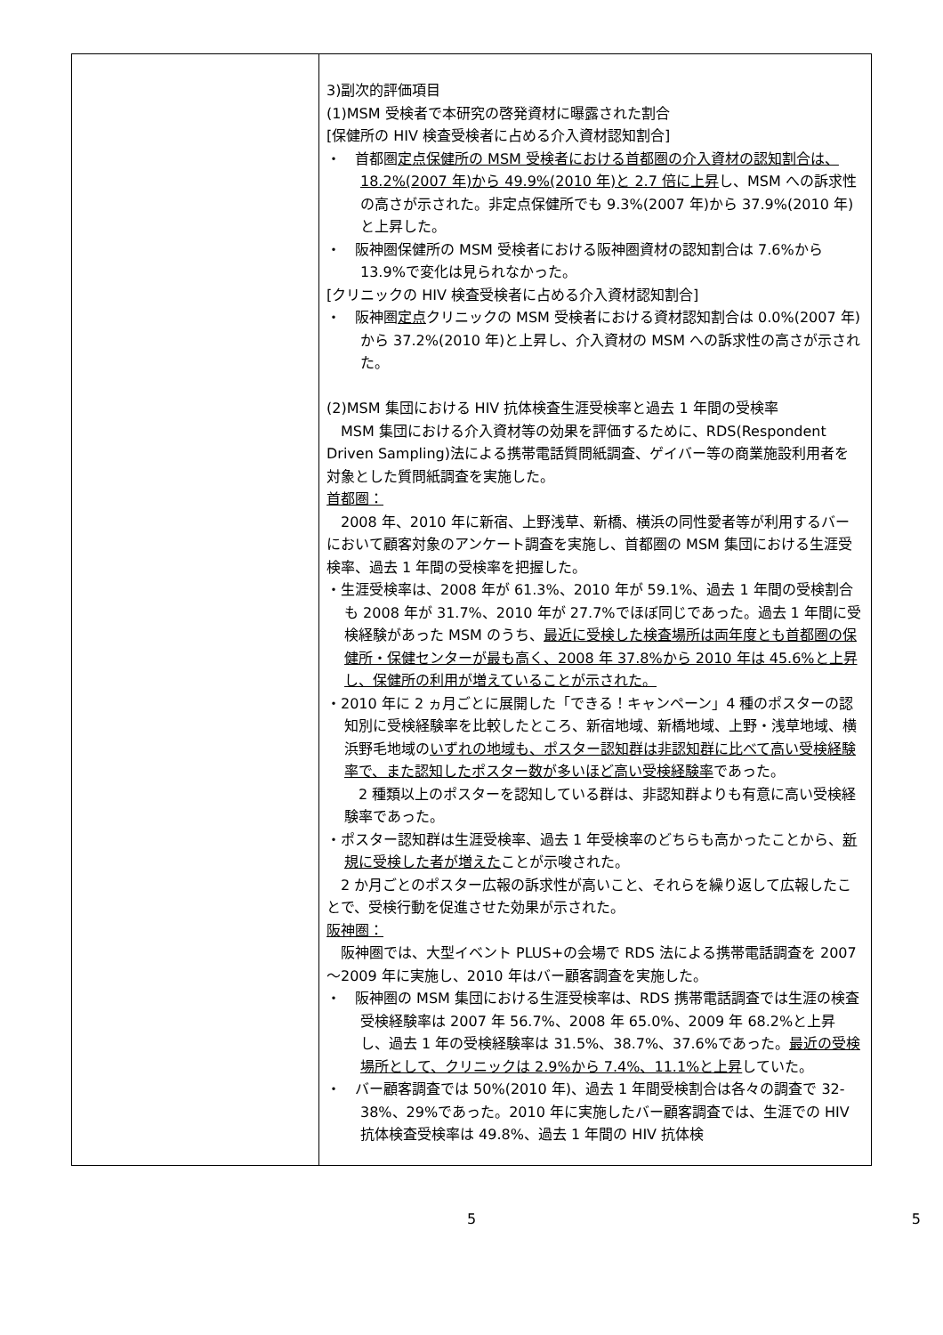| | 3)副次的評価項目 (1)MSM 受検者で本研究の啓発資材に曝露された割合 [保健所の HIV 検査受検者に占める介入資材認知割合] ・ 首都圏 定点保健所の MSM 受検者における首都圏の介入資材の認知割合は、18.2%(2007 年)から 49.9%(2010 年)と 2.7 倍に上昇 し、MSM への訴求性の高さが示された。非定点保健所でも 9.3%(2007 年)から 37.9%(2010 年)と上昇した。 ・ 阪神圏保健所の MSM 受検者における阪神圏資材の認知割合は 7.6%から 13.9%で変化は見られなかった。 [クリニックの HIV 検査受検者に占める介入資材認知割合] ・ 阪神圏 定点 クリニックの MSM 受検者における資材認知割合は 0.0%(2007 年)から 37.2%(2010 年)と上昇し、介入資材の MSM への訴求性の高さが示された。 (2)MSM 集団における HIV 抗体検査生涯受検率と過去 1 年間の受検率 MSM 集団における介入資材等の効果を評価するために、RDS(Respondent Driven Sampling)法による携帯電話質問紙調査、ゲイバー等の商業施設利用者を対象とした質問紙調査を実施した。 首都圏： 2008 年、2010 年に新宿、上野浅草、新橋、横浜の同性愛者等が利用するバーにおいて顧客対象のアンケート調査を実施し、首都圏の MSM 集団における生涯受検率、過去 1 年間の受検率を把握した。 ・生涯受検率は、2008 年が 61.3%、2010 年が 59.1%、過去 1 年間の受検割合も 2008 年が 31.7%、2010 年が 27.7%でほぼ同じであった。過去 1 年間に受検経験があった MSM のうち、 最近に受検した検査場所は両年度とも首都圏の保健所・保健センターが最も高く、2008 年 37.8%から 2010 年は 45.6%と上昇し、保健所の利用が増えていることが示された。 ・2010 年に 2 ヵ月ごとに展開した「できる！キャンペーン」4 種のポスターの認知別に受検経験率を比較したところ、新宿地域、新橋地域、上野・浅草地域、横浜野毛地域の いずれの地域も、ポスター認知群は非認知群に比べて高い受検経験率で、また認知したポスター数が多いほど高い受検経験率 であった。 2 種類以上のポスターを認知している群は、非認知群よりも有意に高い受検経験率であった。 ・ポスター認知群は生涯受検率、過去 1 年受検率のどちらも高かったことから、 新規に受検した者が増えた ことが示唆された。 2 か月ごとのポスター広報の訴求性が高いこと、それらを繰り返して広報したことで、受検行動を促進させた効果が示された。 阪神圏： 阪神圏では、大型イベント PLUS+の会場で RDS 法による携帯電話調査を 2007～2009 年に実施し、2010 年はバー顧客調査を実施した。 ・ 阪神圏の MSM 集団における生涯受検率は、RDS 携帯電話調査では生涯の検査受検経験率は 2007 年 56.7%、2008 年 65.0%、2009 年 68.2%と上昇し、過去 1 年の受検経験率は 31.5%、38.7%、37.6%であった。 最近の受検場所として、クリニックは 2.9%から 7.4%、11.1%と上昇 していた。 ・ バー顧客調査では 50%(2010 年)、過去 1 年間受検割合は各々の調査で 32-38%、29%であった。2010 年に実施したバー顧客調査では、生涯での HIV 抗体検査受検率は 49.8%、過去 1 年間の HIV 抗体検 |
5 5